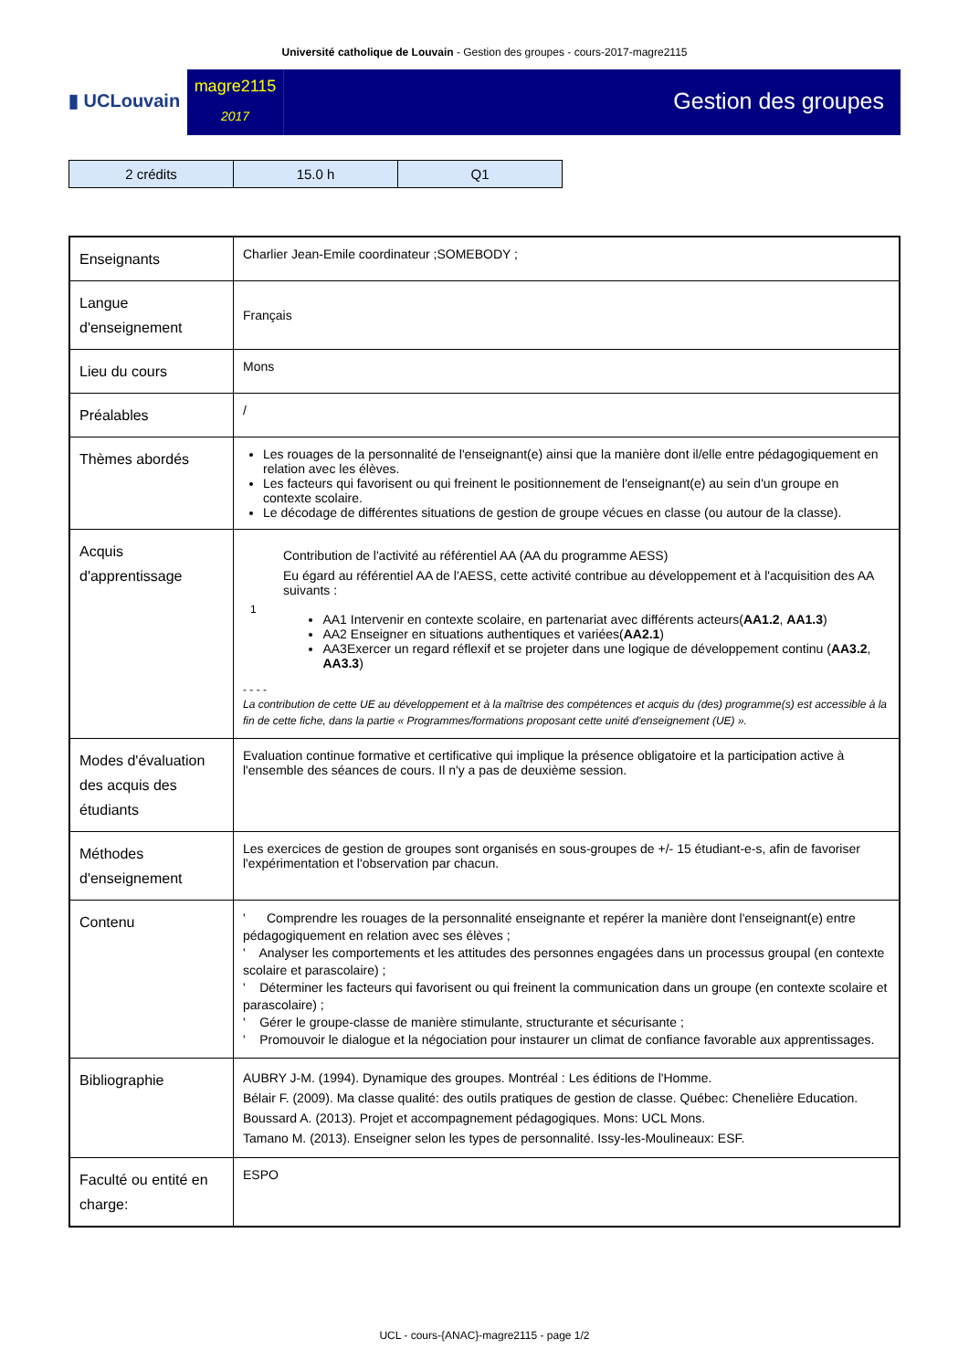Université catholique de Louvain - Gestion des groupes - cours-2017-magre2115
▮ UCLouvain
magre2115
2017
Gestion des groupes
| 2 crédits | 15.0 h | Q1 |
| Enseignants | Charlier Jean-Emile coordinateur ;SOMEBODY ; |
| Langue d'enseignement | Français |
| Lieu du cours | Mons |
| Préalables | / |
| Thèmes abordés | Les rouages de la personnalité de l'enseignant(e) ainsi que la manière dont il/elle entre pédagogiquement en relation avec les élèves. Les facteurs qui favorisent ou qui freinent le positionnement de l'enseignant(e) au sein d'un groupe en contexte scolaire. Le décodage de différentes situations de gestion de groupe vécues en classe (ou autour de la classe). |
| Acquis d'apprentissage | Contribution de l'activité au référentiel AA (AA du programme AESS) Eu égard au référentiel AA de l'AESS, cette activité contribue au développement et à l'acquisition des AA suivants : 1 AA1 Intervenir en contexte scolaire, en partenariat avec différents acteurs( AA1.2 , AA1.3 ) AA2 Enseigner en situations authentiques et variées( AA2.1 ) AA3Exercer un regard réflexif et se projeter dans une logique de développement continu ( AA3.2 , AA3.3 ) - - - - La contribution de cette UE au développement et à la maîtrise des compétences et acquis du (des) programme(s) est accessible à la fin de cette fiche, dans la partie « Programmes/formations proposant cette unité d'enseignement (UE) ». |
| Modes d'évaluation des acquis des étudiants | Evaluation continue formative et certificative qui implique la présence obligatoire et la participation active à l'ensemble des séances de cours. Il n'y a pas de deuxième session. |
| Méthodes d'enseignement | Les exercices de gestion de groupes sont organisés en sous-groupes de +/- 15 étudiant-e-s, afin de favoriser l'expérimentation et l'observation par chacun. |
| Contenu | ' Comprendre les rouages de la personnalité enseignante et repérer la manière dont l'enseignant(e) entre pédagogiquement en relation avec ses élèves ; ' Analyser les comportements et les attitudes des personnes engagées dans un processus groupal (en contexte scolaire et parascolaire) ; ' Déterminer les facteurs qui favorisent ou qui freinent la communication dans un groupe (en contexte scolaire et parascolaire) ; ' Gérer le groupe-classe de manière stimulante, structurante et sécurisante ; ' Promouvoir le dialogue et la négociation pour instaurer un climat de confiance favorable aux apprentissages. |
| Bibliographie | AUBRY J-M. (1994). Dynamique des groupes. Montréal : Les éditions de l'Homme. Bélair F. (2009). Ma classe qualité: des outils pratiques de gestion de classe. Québec: Chenelière Education. Boussard A. (2013). Projet et accompagnement pédagogiques. Mons: UCL Mons. Tamano M. (2013). Enseigner selon les types de personnalité. Issy-les-Moulineaux: ESF. |
| Faculté ou entité en charge: | ESPO |
UCL - cours-{ANAC}-magre2115 - page 1/2